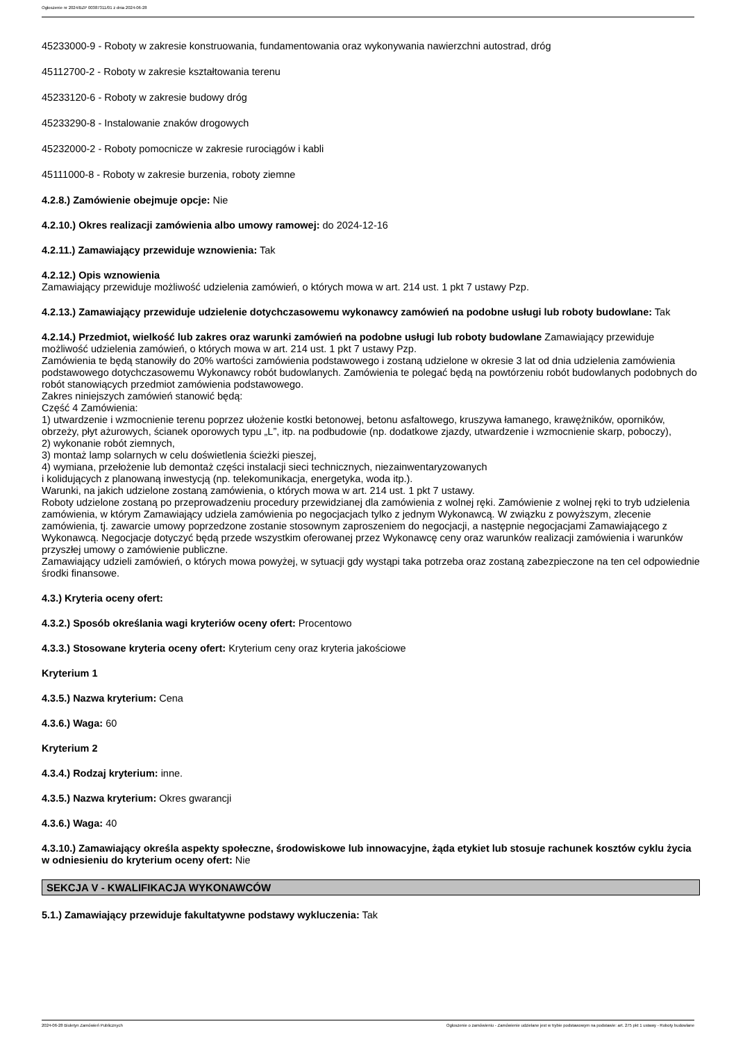Ogłoszenie nr 2024/BZP 00387311/01 z dnia 2024-06-28
45233000-9 - Roboty w zakresie konstruowania, fundamentowania oraz wykonywania nawierzchni autostrad, dróg
45112700-2 - Roboty w zakresie kształtowania terenu
45233120-6 - Roboty w zakresie budowy dróg
45233290-8 - Instalowanie znaków drogowych
45232000-2 - Roboty pomocnicze w zakresie rurociągów i kabli
45111000-8 - Roboty w zakresie burzenia, roboty ziemne
4.2.8.) Zamówienie obejmuje opcje: Nie
4.2.10.) Okres realizacji zamówienia albo umowy ramowej: do 2024-12-16
4.2.11.) Zamawiający przewiduje wznowienia: Tak
4.2.12.) Opis wznowienia
Zamawiający przewiduje możliwość udzielenia zamówień, o których mowa w art. 214 ust. 1 pkt 7 ustawy Pzp.
4.2.13.) Zamawiający przewiduje udzielenie dotychczasowemu wykonawcy zamówień na podobne usługi lub roboty budowlane: Tak
4.2.14.) Przedmiot, wielkość lub zakres oraz warunki zamówień na podobne usługi lub roboty budowlane Zamawiający przewiduje możliwość udzielenia zamówień, o których mowa w art. 214 ust. 1 pkt 7 ustawy Pzp.
Zamówienia te będą stanowiły do 20% wartości zamówienia podstawowego i zostaną udzielone w okresie 3 lat od dnia udzielenia zamówienia podstawowego dotychczasowemu Wykonawcy robót budowlanych. Zamówienia te polegać będą na powtórzeniu robót budowlanych podobnych do robót stanowiących przedmiot zamówienia podstawowego.
Zakres niniejszych zamówień stanowić będą:
Część 4 Zamówienia:
1) utwardzenie i wzmocnienie terenu poprzez ułożenie kostki betonowej, betonu asfaltowego, kruszywa łamanego, krawężników, oporników, obrzeży, płyt ażurowych, ścianek oporowych typu „L”, itp. na podbudowie (np. dodatkowe zjazdy, utwardzenie i wzmocnienie skarp, poboczy),
2) wykonanie robót ziemnych,
3) montaż lamp solarnych w celu doświetlenia ścieżki pieszej,
4) wymiana, przełożenie lub demontaż części instalacji sieci technicznych, niezainwentaryzowanych
i kolidujących z planowaną inwestycją (np. telekomunikacja, energetyka, woda itp.).
Warunki, na jakich udzielone zostaną zamówienia, o których mowa w art. 214 ust. 1 pkt 7 ustawy.
Roboty udzielone zostaną po przeprowadzeniu procedury przewidzianej dla zamówienia z wolnej ręki. Zamówienie z wolnej ręki to tryb udzielenia zamówienia, w którym Zamawiający udziela zamówienia po negocjacjach tylko z jednym Wykonawcą. W związku z powyższym, zlecenie zamówienia, tj. zawarcie umowy poprzedzone zostanie stosownym zaproszeniem do negocjacji, a następnie negocjacjami Zamawiającego z Wykonawcą. Negocjacje dotyczyć będą przede wszystkim oferowanej przez Wykonawcę ceny oraz warunków realizacji zamówienia i warunków przyszłej umowy o zamówienie publiczne.
Zamawiający udzieli zamówień, o których mowa powyżej, w sytuacji gdy wystąpi taka potrzeba oraz zostaną zabezpieczone na ten cel odpowiednie środki finansowe.
4.3.) Kryteria oceny ofert:
4.3.2.) Sposób określania wagi kryteriów oceny ofert: Procentowo
4.3.3.) Stosowane kryteria oceny ofert: Kryterium ceny oraz kryteria jakościowe
Kryterium 1
4.3.5.) Nazwa kryterium: Cena
4.3.6.) Waga: 60
Kryterium 2
4.3.4.) Rodzaj kryterium: inne.
4.3.5.) Nazwa kryterium: Okres gwarancji
4.3.6.) Waga: 40
4.3.10.) Zamawiający określa aspekty społeczne, środowiskowe lub innowacyjne, żąda etykiet lub stosuje rachunek kosztów cyklu życia w odniesieniu do kryterium oceny ofert: Nie
SEKCJA V - KWALIFIKACJA WYKONAWCÓW
5.1.) Zamawiający przewiduje fakultatywne podstawy wykluczenia: Tak
2024-06-28 Biuletyn Zamówień Publicznych Ogłoszenie o zamówieniu - Zamówienie udzielane jest w trybie podstawowym na podstawie: art. 275 pkt 1 ustawy - Roboty budowlane